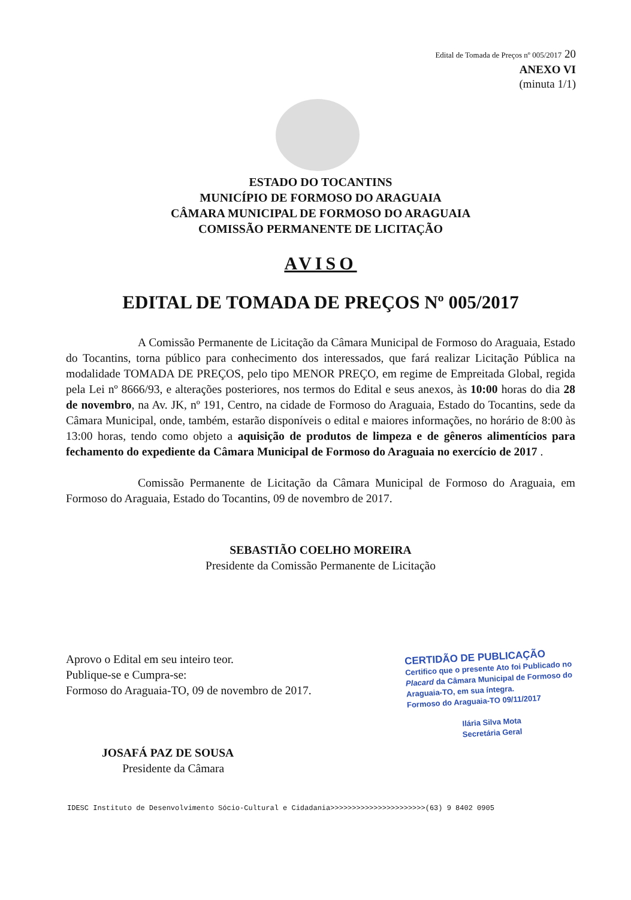Edital de Tomada de Preços nº 005/2017 20
ANEXO VI
(minuta 1/1)
ESTADO DO TOCANTINS
MUNICÍPIO DE FORMOSO DO ARAGUAIA
CÂMARA MUNICIPAL DE FORMOSO DO ARAGUAIA
COMISSÃO PERMANENTE DE LICITAÇÃO
AVISO
EDITAL DE TOMADA DE PREÇOS Nº 005/2017
A Comissão Permanente de Licitação da Câmara Municipal de Formoso do Araguaia, Estado do Tocantins, torna público para conhecimento dos interessados, que fará realizar Licitação Pública na modalidade TOMADA DE PREÇOS, pelo tipo MENOR PREÇO, em regime de Empreitada Global, regida pela Lei nº 8666/93, e alterações posteriores, nos termos do Edital e seus anexos, às 10:00 horas do dia 28 de novembro, na Av. JK, nº 191, Centro, na cidade de Formoso do Araguaia, Estado do Tocantins, sede da Câmara Municipal, onde, também, estarão disponíveis o edital e maiores informações, no horário de 8:00 às 13:00 horas, tendo como objeto a aquisição de produtos de limpeza e de gêneros alimentícios para fechamento do expediente da Câmara Municipal de Formoso do Araguaia no exercício de 2017 .
Comissão Permanente de Licitação da Câmara Municipal de Formoso do Araguaia, em Formoso do Araguaia, Estado do Tocantins, 09 de novembro de 2017.
SEBASTIÃO COELHO MOREIRA
Presidente da Comissão Permanente de Licitação
Aprovo o Edital em seu inteiro teor.
Publique-se e Cumpra-se:
Formoso do Araguaia-TO, 09 de novembro de 2017.
JOSAFÁ PAZ DE SOUSA
Presidente da Câmara
CERTIDÃO DE PUBLICAÇÃO
Certifico que o presente Ato foi Publicado no Placard da Câmara Municipal de Formoso do Araguaia-TO, em sua íntegra.
Formoso do Araguaia-TO 09/11/2017
Ilária Silva Mota
Secretária Geral
IDESC Instituto de Desenvolvimento Sócio-Cultural e Cidadania>>>>>>>>>>>>>>>>>>>>>>(63) 9 8402 0905